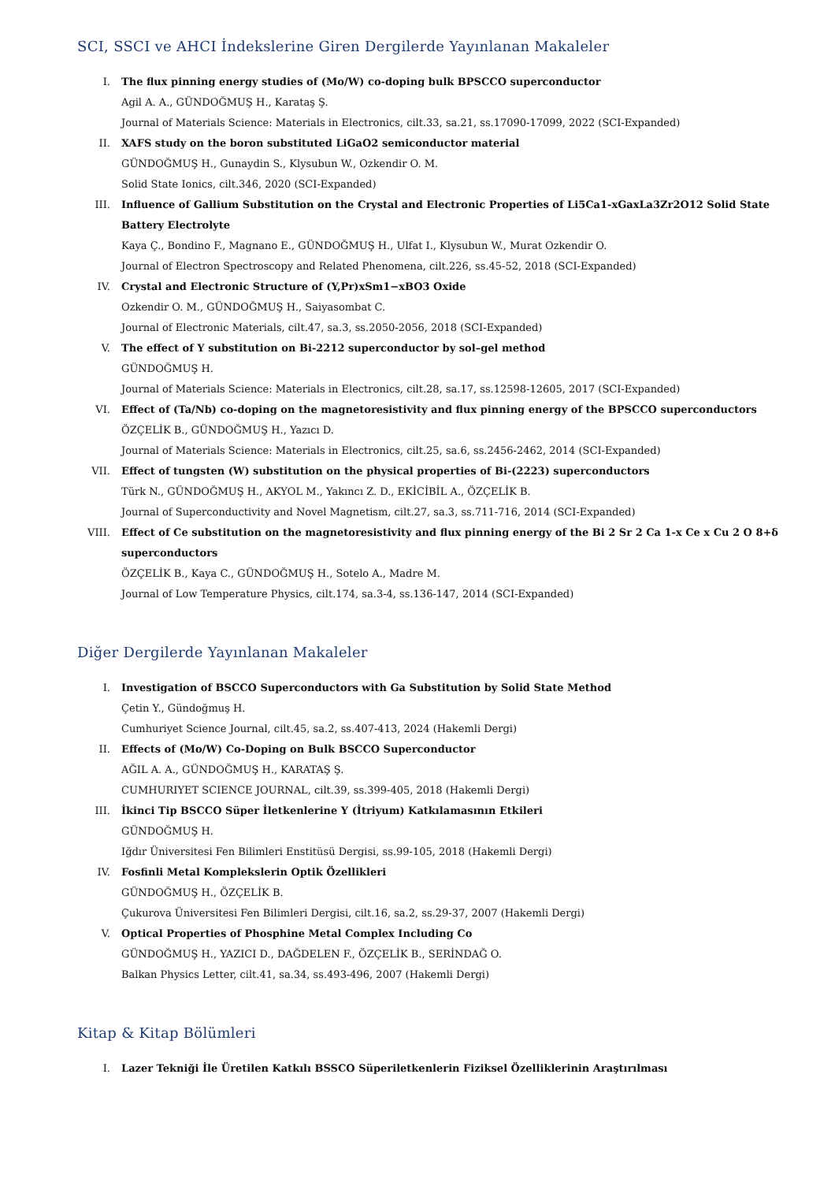SCI, SSCI ve AHCI İndekslerine Giren Dergilerde Yayınlanan Makaleler
I. The flux pinning energy studies of (Mo/W) co-doping bulk BPSCCO superconductor
Agil A. A., GÜNDOĞMUŞ H., Karataş Ş.
Journal of Materials Science: Materials in Electronics, cilt.33, sa.21, ss.17090-17099, 2022 (SCI-Expanded)
II. XAFS study on the boron substituted LiGaO2 semiconductor material
GÜNDOĞMUŞ H., Gunaydin S., Klysubun W., Ozkendir O. M.
Solid State Ionics, cilt.346, 2020 (SCI-Expanded)
III. Influence of Gallium Substitution on the Crystal and Electronic Properties of Li5Ca1-xGaxLa3Zr2O12 Solid State Battery Electrolyte
Kaya Ç., Bondino F., Magnano E., GÜNDOĞMUŞ H., Ulfat I., Klysubun W., Murat Ozkendir O.
Journal of Electron Spectroscopy and Related Phenomena, cilt.226, ss.45-52, 2018 (SCI-Expanded)
IV. Crystal and Electronic Structure of (Y,Pr)xSm1−xBO3 Oxide
Ozkendir O. M., GÜNDOĞMUŞ H., Saiyasombat C.
Journal of Electronic Materials, cilt.47, sa.3, ss.2050-2056, 2018 (SCI-Expanded)
V. The effect of Y substitution on Bi-2212 superconductor by sol–gel method
GÜNDOĞMUŞ H.
Journal of Materials Science: Materials in Electronics, cilt.28, sa.17, ss.12598-12605, 2017 (SCI-Expanded)
VI. Effect of (Ta/Nb) co-doping on the magnetoresistivity and flux pinning energy of the BPSCCO superconductors
ÖZÇELİK B., GÜNDOĞMUŞ H., Yazıcı D.
Journal of Materials Science: Materials in Electronics, cilt.25, sa.6, ss.2456-2462, 2014 (SCI-Expanded)
VII. Effect of tungsten (W) substitution on the physical properties of Bi-(2223) superconductors
Türk N., GÜNDOĞMUŞ H., AKYOL M., Yakıncı Z. D., EKİCİBİL A., ÖZÇELİK B.
Journal of Superconductivity and Novel Magnetism, cilt.27, sa.3, ss.711-716, 2014 (SCI-Expanded)
VIII. Effect of Ce substitution on the magnetoresistivity and flux pinning energy of the Bi 2 Sr 2 Ca 1-x Ce x Cu 2 O 8+δ superconductors
ÖZÇELİK B., Kaya C., GÜNDOĞMUŞ H., Sotelo A., Madre M.
Journal of Low Temperature Physics, cilt.174, sa.3-4, ss.136-147, 2014 (SCI-Expanded)
Diğer Dergilerde Yayınlanan Makaleler
I. Investigation of BSCCO Superconductors with Ga Substitution by Solid State Method
Çetin Y., Gündoğmuş H.
Cumhuriyet Science Journal, cilt.45, sa.2, ss.407-413, 2024 (Hakemli Dergi)
II. Effects of (Mo/W) Co-Doping on Bulk BSCCO Superconductor
AĞIL A. A., GÜNDOĞMUŞ H., KARATAŞ Ş.
CUMHURIYET SCIENCE JOURNAL, cilt.39, ss.399-405, 2018 (Hakemli Dergi)
III. İkinci Tip BSCCO Süper İletkenlerine Y (İtriyum) Katkılamasının Etkileri
GÜNDOĞMUŞ H.
Iğdır Üniversitesi Fen Bilimleri Enstitüsü Dergisi, ss.99-105, 2018 (Hakemli Dergi)
IV. Fosfinli Metal Komplekslerin Optik Özellikleri
GÜNDOĞMUŞ H., ÖZÇELİK B.
Çukurova Üniversitesi Fen Bilimleri Dergisi, cilt.16, sa.2, ss.29-37, 2007 (Hakemli Dergi)
V. Optical Properties of Phosphine Metal Complex Including Co
GÜNDOĞMUŞ H., YAZICI D., DAĞDELEN F., ÖZÇELİK B., SERİNDAĞ O.
Balkan Physics Letter, cilt.41, sa.34, ss.493-496, 2007 (Hakemli Dergi)
Kitap & Kitap Bölümleri
I. Lazer Tekniği İle Üretilen Katkılı BSSCO Süperiletkenlerin Fiziksel Özelliklerinin Araştırılması